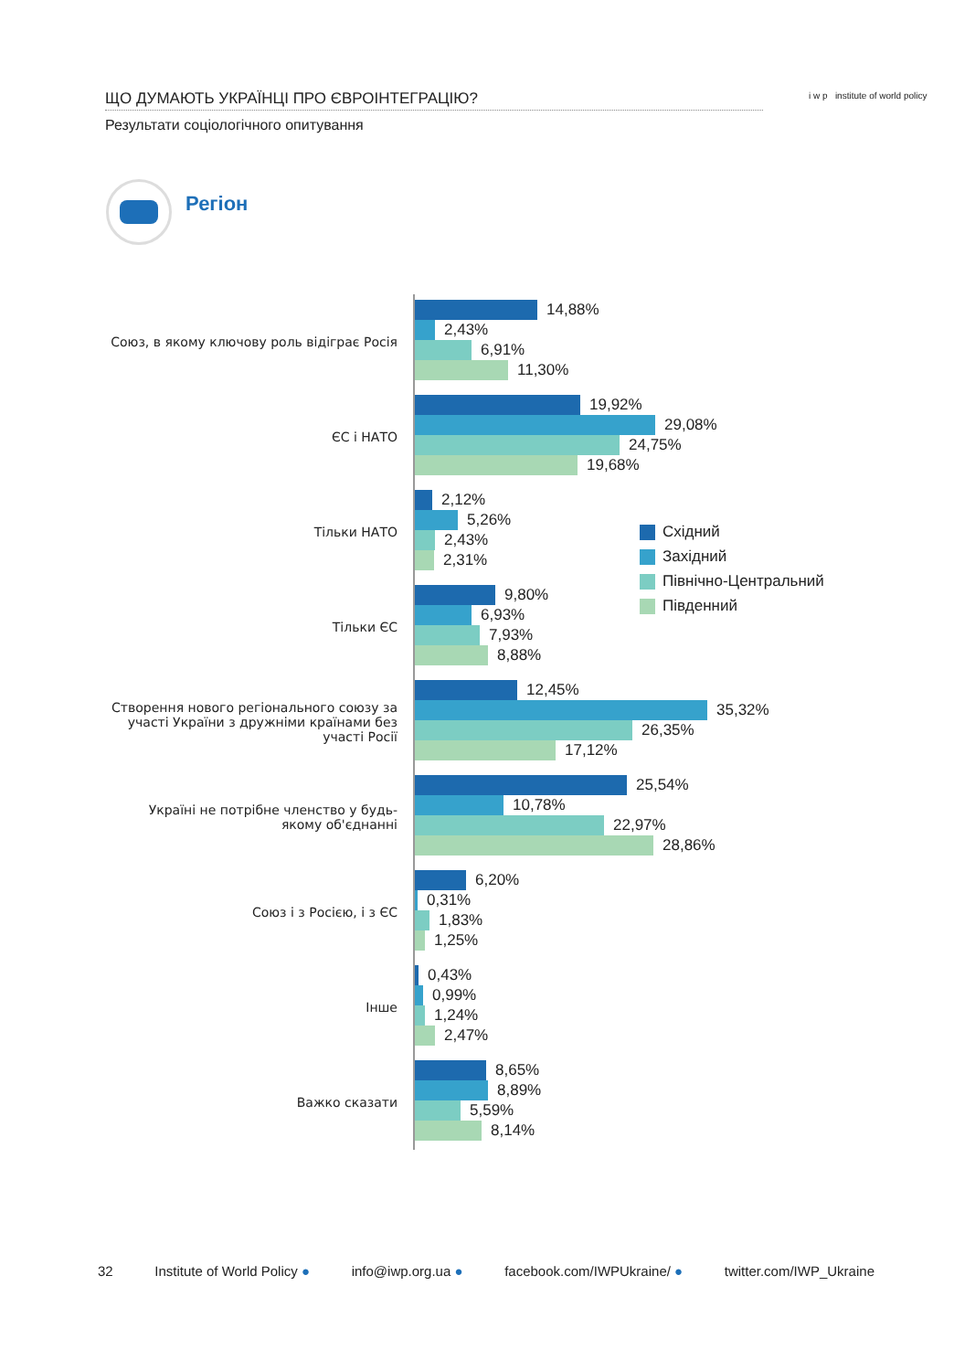ЩО ДУМАЮТЬ УКРАЇНЦІ ПРО ЄВРОІНТЕГРАЦІЮ?
Результати соціологічного опитування
i w p institute of world policy
Регіон
Союз, в якому ключову роль відіграє Росія
14,88%
2,43%
6,91%
11,30%
ЄС і НАТО
19,92%
29,08%
24,75%
19,68%
Тільки НАТО
2,12%
5,26%
2,43%
2,31%
Тільки ЄС
9,80%
6,93%
7,93%
8,88%
Створення нового регіонального союзу за участі України з дружніми країнами без участі Росії
12,45%
35,32%
26,35%
17,12%
Україні не потрібне членство у будь-якому об'єднанні
25,54%
10,78%
22,97%
28,86%
Союз і з Росією, і з ЄС
6,20%
0,31%
1,83%
1,25%
Інше
0,43%
0,99%
1,24%
2,47%
Важко сказати
8,65%
8,89%
5,59%
8,14%
Східний
Західний
Північно-Центральний
Південний
32 Institute of World Policy ● info@iwp.org.ua ● facebook.com/IWPUkraine/ ● twitter.com/IWP_Ukraine